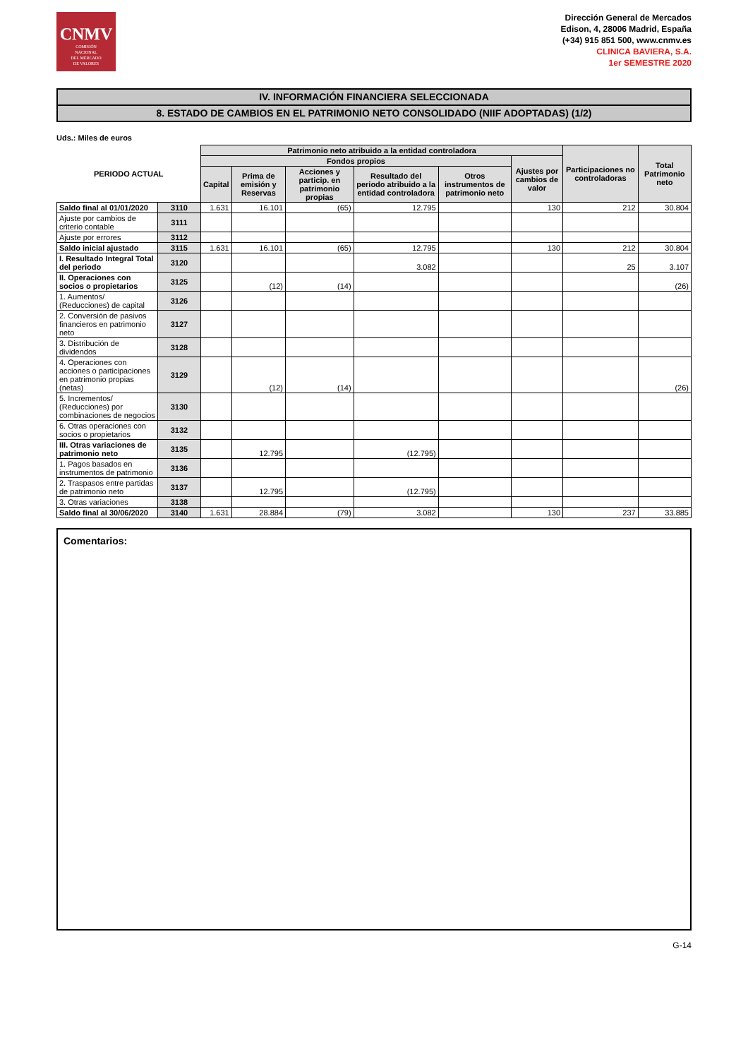CNMV
COMISIÓN
NACIONAL
DEL MERCADO
DE VALORES
Dirección General de Mercados
Edison, 4, 28006 Madrid, España
(+34) 915 851 500, www.cnmv.es
CLINICA BAVIERA, S.A.
1er SEMESTRE 2020
IV. INFORMACIÓN FINANCIERA SELECCIONADA
8. ESTADO DE CAMBIOS EN EL PATRIMONIO NETO CONSOLIDADO (NIIF ADOPTADAS) (1/2)
Uds.: Miles de euros
| PERIODO ACTUAL | | Patrimonio neto atribuido a la entidad controladora | | | | | | Participaciones no controladoras | Total Patrimonio neto |
| --- | --- | --- | --- | --- | --- | --- | --- | --- | --- |
| | | Fondos propios | | | | | Ajustes por cambios de valor | | |
| | | Capital | Prima de emisión y Reservas | Acciones y particip. en patrimonio propias | Resultado del periodo atribuido a la entidad controladora | Otros instrumentos de patrimonio neto | | | |
| Saldo final al 01/01/2020 | 3110 | 1.631 | 16.101 | (65) | 12.795 | | 130 | 212 | 30.804 |
| Ajuste por cambios de criterio contable | 3111 | | | | | | | | |
| Ajuste por errores | 3112 | | | | | | | | |
| Saldo inicial ajustado | 3115 | 1.631 | 16.101 | (65) | 12.795 | | 130 | 212 | 30.804 |
| I. Resultado Integral Total del periodo | 3120 | | | | 3.082 | | | 25 | 3.107 |
| II. Operaciones con socios o propietarios | 3125 | | (12) | (14) | | | | | (26) |
| 1. Aumentos/ (Reducciones) de capital | 3126 | | | | | | | | |
| 2. Conversión de pasivos financieros en patrimonio neto | 3127 | | | | | | | | |
| 3. Distribución de dividendos | 3128 | | | | | | | | |
| 4. Operaciones con acciones o participaciones en patrimonio propias (netas) | 3129 | | (12) | (14) | | | | | (26) |
| 5. Incrementos/ (Reducciones) por combinaciones de negocios | 3130 | | | | | | | | |
| 6. Otras operaciones con socios o propietarios | 3132 | | | | | | | | |
| III. Otras variaciones de patrimonio neto | 3135 | | 12.795 | | (12.795) | | | | |
| 1. Pagos basados en instrumentos de patrimonio | 3136 | | | | | | | | |
| 2. Traspasos entre partidas de patrimonio neto | 3137 | | 12.795 | | (12.795) | | | | |
| 3. Otras variaciones | 3138 | | | | | | | | |
| Saldo final al 30/06/2020 | 3140 | 1.631 | 28.884 | (79) | 3.082 | | 130 | 237 | 33.885 |
Comentarios:
G-14